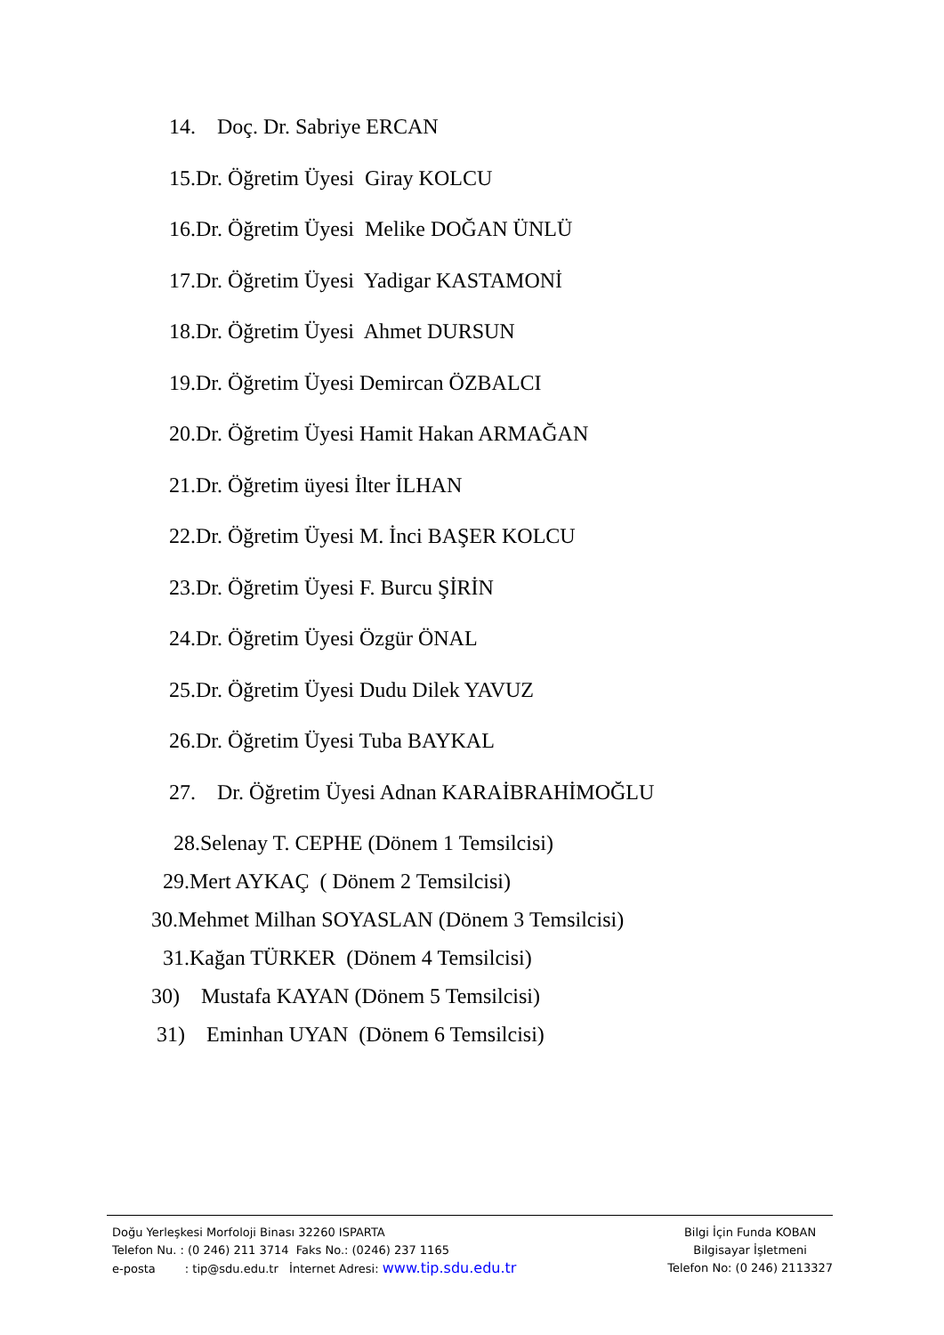14. Doç. Dr. Sabriye ERCAN
15.Dr. Öğretim Üyesi Giray KOLCU
16.Dr. Öğretim Üyesi Melike DOĞAN ÜNLÜ
17.Dr. Öğretim Üyesi Yadigar KASTAMONİ
18.Dr. Öğretim Üyesi Ahmet DURSUN
19.Dr. Öğretim Üyesi Demircan ÖZBALCI
20.Dr. Öğretim Üyesi Hamit Hakan ARMAĞAN
21.Dr. Öğretim üyesi İlter İLHAN
22.Dr. Öğretim Üyesi M. İnci BAŞER KOLCU
23.Dr. Öğretim Üyesi F. Burcu ŞİRİN
24.Dr. Öğretim Üyesi Özgür ÖNAL
25.Dr. Öğretim Üyesi Dudu Dilek YAVUZ
26.Dr. Öğretim Üyesi Tuba BAYKAL
27. Dr. Öğretim Üyesi Adnan KARAİBRAHİMOĞLU
28.Selenay T. CEPHE (Dönem 1 Temsilcisi)
29.Mert AYKAÇ ( Dönem 2 Temsilcisi)
30.Mehmet Milhan SOYASLAN (Dönem 3 Temsilcisi)
31.Kağan TÜRKER (Dönem 4 Temsilcisi)
30) Mustafa KAYAN (Dönem 5 Temsilcisi)
31) Eminhan UYAN (Dönem 6 Temsilcisi)
Doğu Yerleşkesi Morfoloji Binası 32260 ISPARTA
Telefon Nu. : (0 246) 211 3714 Faks No.: (0246) 237 1165
e-posta : tip@sdu.edu.tr İnternet Adresi: www.tip.sdu.edu.tr
Bilgi İçin Funda KOBAN
Bilgisayar İşletmeni
Telefon No: (0 246) 2113327